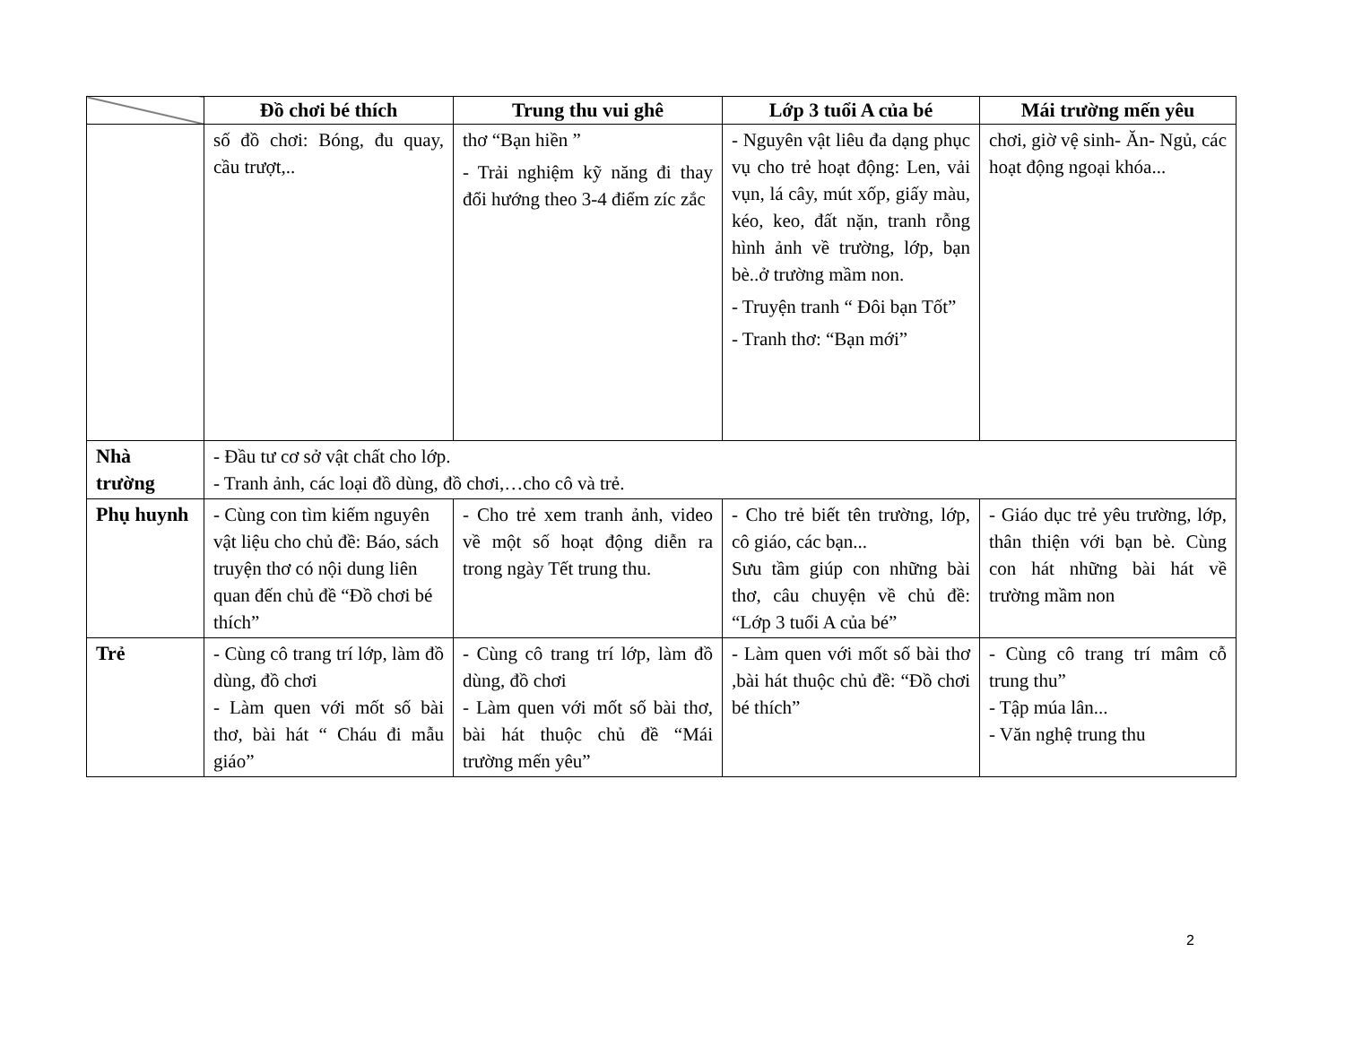| | Đồ chơi bé thích | Trung thu vui ghê | Lớp 3 tuổi A của bé | Mái trường mến yêu |
| --- | --- | --- | --- | --- |
| | số đồ chơi: Bóng, đu quay, cầu trượt,.. | thơ “Bạn hiền ” - Trải nghiệm kỹ năng đi thay đổi hướng theo 3-4 điểm zíc zắc | - Nguyên vật liêu đa dạng phục vụ cho trẻ hoạt động: Len, vải vụn, lá cây, mút xốp, giấy màu, kéo, keo, đất nặn, tranh rỗng hình ảnh về trường, lớp, bạn bè..ở trường mầm non. - Truyện tranh “ Đôi bạn Tốt” - Tranh thơ: “Bạn mới” | chơi, giờ vệ sinh- Ăn- Ngủ, các hoạt động ngoại khóa... |
| Nhà trường | - Đầu tư cơ sở vật chất cho lớp. - Tranh ảnh, các loại đồ dùng, đồ chơi,…cho cô và trẻ. | | | |
| Phụ huynh | - Cùng con tìm kiếm nguyên vật liệu cho chủ đề: Báo, sách truyện thơ có nội dung liên quan đến chủ đề “Đồ chơi bé thích” | - Cho trẻ xem tranh ảnh, video về một số hoạt động diễn ra trong ngày Tết trung thu. | - Cho trẻ biết tên trường, lớp, cô giáo, các bạn... Sưu tầm giúp con những bài thơ, câu chuyện về chủ đề: “Lớp 3 tuổi A của bé” | - Giáo dục trẻ yêu trường, lớp, thân thiện với bạn bè. Cùng con hát những bài hát về trường mầm non |
| Trẻ | - Cùng cô trang trí lớp, làm đồ dùng, đồ chơi - Làm quen với mốt số bài thơ, bài hát “ Cháu đi mẫu giáo” | - Cùng cô trang trí lớp, làm đồ dùng, đồ chơi - Làm quen với mốt số bài thơ, bài hát thuộc chủ đề “Mái trường mến yêu” | - Làm quen với mốt số bài thơ ,bài hát thuộc chủ đề: “Đồ chơi bé thích” | - Cùng cô trang trí mâm cỗ trung thu” - Tập múa lân... - Văn nghệ trung thu |
2